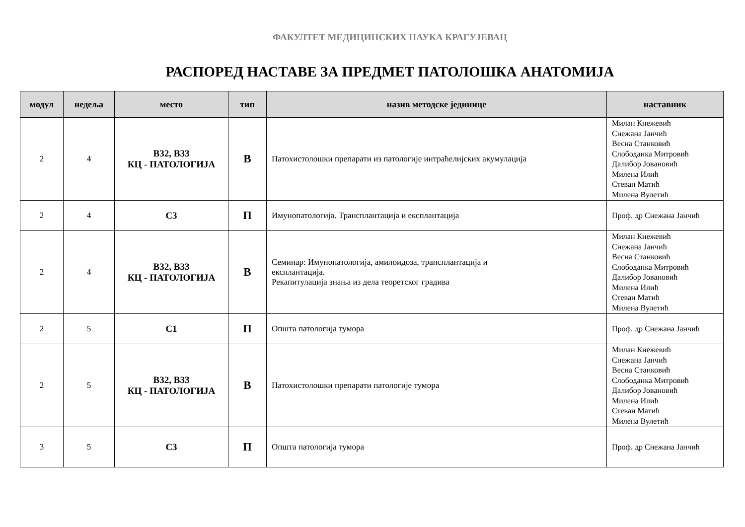ФАКУЛТЕТ МЕДИЦИНСКИХ НАУКА КРАГУЈЕВАЦ
РАСПОРЕД НАСТАВЕ ЗА ПРЕДМЕТ ПАТОЛОШКА АНАТОМИЈА
| модул | недеља | место | тип | назив методске јединице | наставник |
| --- | --- | --- | --- | --- | --- |
| 2 | 4 | В32, В33 КЦ - ПАТОЛОГИЈА | В | Патохистолошки препарати из патологије интраћелијских акумулација | Милан Кнежевић Снежана Јанчић Весна Станковић Слободанка Митровић Далибор Јовановић Милена Илић Стеван Матић Милена Вулетић |
| 2 | 4 | С3 | П | Имунопатологија. Трансплантација и експлантација | Проф. др Снежана Јанчић |
| 2 | 4 | В32, В33 КЦ - ПАТОЛОГИЈА | В | Семинар: Имунопатологија, амилоидоза, трансплантација и експлантација. Рекапитулација знања из дела теоретског градива | Милан Кнежевић Снежана Јанчић Весна Станковић Слободанка Митровић Далибор Јовановић Милена Илић Стеван Матић Милена Вулетић |
| 2 | 5 | С1 | П | Општа патологија тумора | Проф. др Снежана Јанчић |
| 2 | 5 | В32, В33 КЦ - ПАТОЛОГИЈА | В | Патохистолошки препарати патологије тумора | Милан Кнежевић Снежана Јанчић Весна Станковић Слободанка Митровић Далибор Јовановић Милена Илић Стеван Матић Милена Вулетић |
| 3 | 5 | С3 | П | Општа патологија тумора | Проф. др Снежана Јанчић |